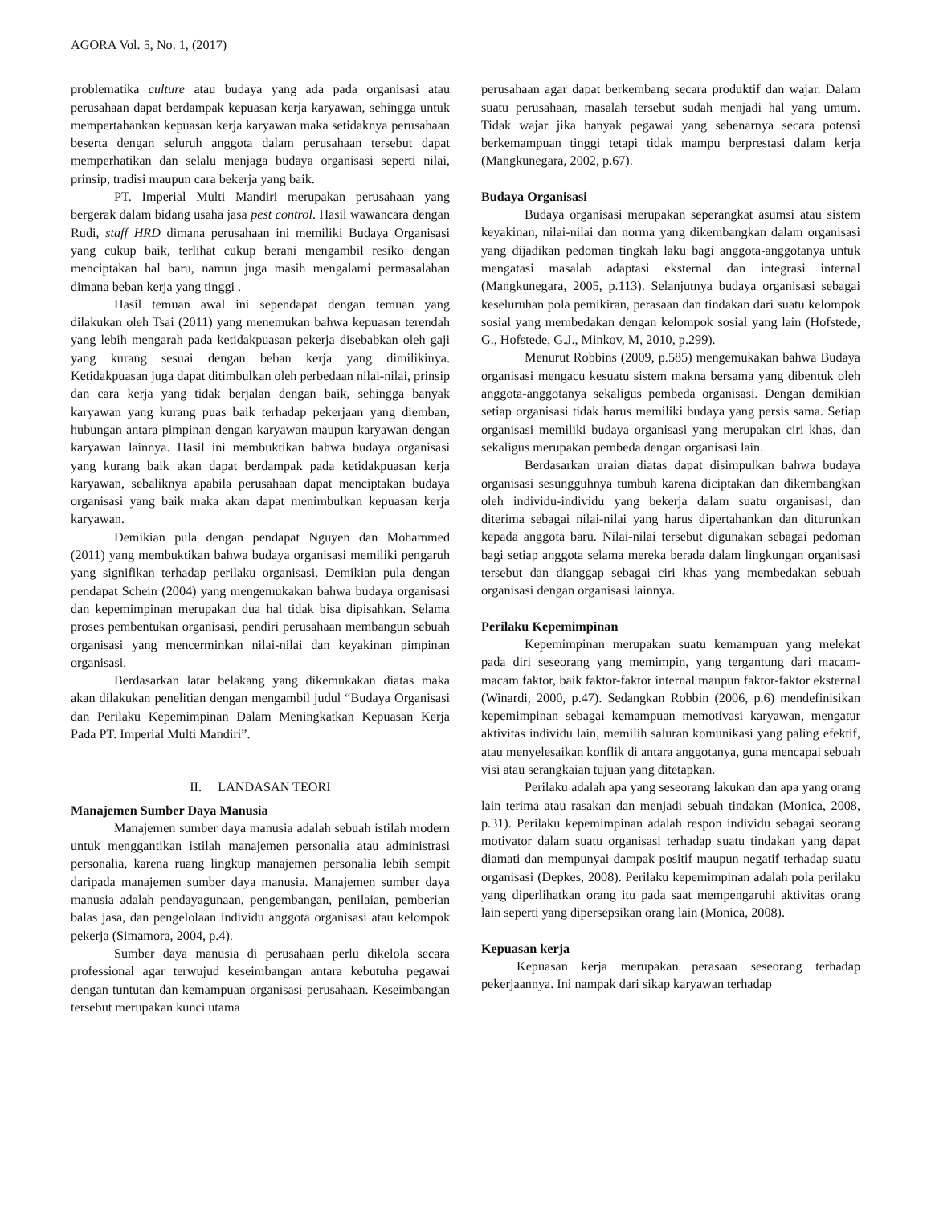AGORA Vol. 5, No. 1, (2017)
problematika culture atau budaya yang ada pada organisasi atau perusahaan dapat berdampak kepuasan kerja karyawan, sehingga untuk mempertahankan kepuasan kerja karyawan maka setidaknya perusahaan beserta dengan seluruh anggota dalam perusahaan tersebut dapat memperhatikan dan selalu menjaga budaya organisasi seperti nilai, prinsip, tradisi maupun cara bekerja yang baik.
PT. Imperial Multi Mandiri merupakan perusahaan yang bergerak dalam bidang usaha jasa pest control. Hasil wawancara dengan Rudi, staff HRD dimana perusahaan ini memiliki Budaya Organisasi yang cukup baik, terlihat cukup berani mengambil resiko dengan menciptakan hal baru, namun juga masih mengalami permasalahan dimana beban kerja yang tinggi .
Hasil temuan awal ini sependapat dengan temuan yang dilakukan oleh Tsai (2011) yang menemukan bahwa kepuasan terendah yang lebih mengarah pada ketidakpuasan pekerja disebabkan oleh gaji yang kurang sesuai dengan beban kerja yang dimilikinya. Ketidakpuasan juga dapat ditimbulkan oleh perbedaan nilai-nilai, prinsip dan cara kerja yang tidak berjalan dengan baik, sehingga banyak karyawan yang kurang puas baik terhadap pekerjaan yang diemban, hubungan antara pimpinan dengan karyawan maupun karyawan dengan karyawan lainnya. Hasil ini membuktikan bahwa budaya organisasi yang kurang baik akan dapat berdampak pada ketidakpuasan kerja karyawan, sebaliknya apabila perusahaan dapat menciptakan budaya organisasi yang baik maka akan dapat menimbulkan kepuasan kerja karyawan.
Demikian pula dengan pendapat Nguyen dan Mohammed (2011) yang membuktikan bahwa budaya organisasi memiliki pengaruh yang signifikan terhadap perilaku organisasi. Demikian pula dengan pendapat Schein (2004) yang mengemukakan bahwa budaya organisasi dan kepemimpinan merupakan dua hal tidak bisa dipisahkan. Selama proses pembentukan organisasi, pendiri perusahaan membangun sebuah organisasi yang mencerminkan nilai-nilai dan keyakinan pimpinan organisasi.
Berdasarkan latar belakang yang dikemukakan diatas maka akan dilakukan penelitian dengan mengambil judul “Budaya Organisasi dan Perilaku Kepemimpinan Dalam Meningkatkan Kepuasan Kerja Pada PT. Imperial Multi Mandiri”.
II. LANDASAN TEORI
Manajemen Sumber Daya Manusia
Manajemen sumber daya manusia adalah sebuah istilah modern untuk menggantikan istilah manajemen personalia atau administrasi personalia, karena ruang lingkup manajemen personalia lebih sempit daripada manajemen sumber daya manusia. Manajemen sumber daya manusia adalah pendayagunaan, pengembangan, penilaian, pemberian balas jasa, dan pengelolaan individu anggota organisasi atau kelompok pekerja (Simamora, 2004, p.4).
Sumber daya manusia di perusahaan perlu dikelola secara professional agar terwujud keseimbangan antara kebutuha pegawai dengan tuntutan dan kemampuan organisasi perusahaan. Keseimbangan tersebut merupakan kunci utama
perusahaan agar dapat berkembang secara produktif dan wajar. Dalam suatu perusahaan, masalah tersebut sudah menjadi hal yang umum. Tidak wajar jika banyak pegawai yang sebenarnya secara potensi berkemampuan tinggi tetapi tidak mampu berprestasi dalam kerja (Mangkunegara, 2002, p.67).
Budaya Organisasi
Budaya organisasi merupakan seperangkat asumsi atau sistem keyakinan, nilai-nilai dan norma yang dikembangkan dalam organisasi yang dijadikan pedoman tingkah laku bagi anggota-anggotanya untuk mengatasi masalah adaptasi eksternal dan integrasi internal (Mangkunegara, 2005, p.113). Selanjutnya budaya organisasi sebagai keseluruhan pola pemikiran, perasaan dan tindakan dari suatu kelompok sosial yang membedakan dengan kelompok sosial yang lain (Hofstede, G., Hofstede, G.J., Minkov, M, 2010, p.299).
Menurut Robbins (2009, p.585) mengemukakan bahwa Budaya organisasi mengacu kesuatu sistem makna bersama yang dibentuk oleh anggota-anggotanya sekaligus pembeda organisasi. Dengan demikian setiap organisasi tidak harus memiliki budaya yang persis sama. Setiap organisasi memiliki budaya organisasi yang merupakan ciri khas, dan sekaligus merupakan pembeda dengan organisasi lain.
Berdasarkan uraian diatas dapat disimpulkan bahwa budaya organisasi sesungguhnya tumbuh karena diciptakan dan dikembangkan oleh individu-individu yang bekerja dalam suatu organisasi, dan diterima sebagai nilai-nilai yang harus dipertahankan dan diturunkan kepada anggota baru. Nilai-nilai tersebut digunakan sebagai pedoman bagi setiap anggota selama mereka berada dalam lingkungan organisasi tersebut dan dianggap sebagai ciri khas yang membedakan sebuah organisasi dengan organisasi lainnya.
Perilaku Kepemimpinan
Kepemimpinan merupakan suatu kemampuan yang melekat pada diri seseorang yang memimpin, yang tergantung dari macam-macam faktor, baik faktor-faktor internal maupun faktor-faktor eksternal (Winardi, 2000, p.47). Sedangkan Robbin (2006, p.6) mendefinisikan kepemimpinan sebagai kemampuan memotivasi karyawan, mengatur aktivitas individu lain, memilih saluran komunikasi yang paling efektif, atau menyelesaikan konflik di antara anggotanya, guna mencapai sebuah visi atau serangkaian tujuan yang ditetapkan.
Perilaku adalah apa yang seseorang lakukan dan apa yang orang lain terima atau rasakan dan menjadi sebuah tindakan (Monica, 2008, p.31). Perilaku kepemimpinan adalah respon individu sebagai seorang motivator dalam suatu organisasi terhadap suatu tindakan yang dapat diamati dan mempunyai dampak positif maupun negatif terhadap suatu organisasi (Depkes, 2008). Perilaku kepemimpinan adalah pola perilaku yang diperlihatkan orang itu pada saat mempengaruhi aktivitas orang lain seperti yang dipersepsikan orang lain (Monica, 2008).
Kepuasan kerja
Kepuasan kerja merupakan perasaan seseorang terhadap pekerjaannya. Ini nampak dari sikap karyawan terhadap